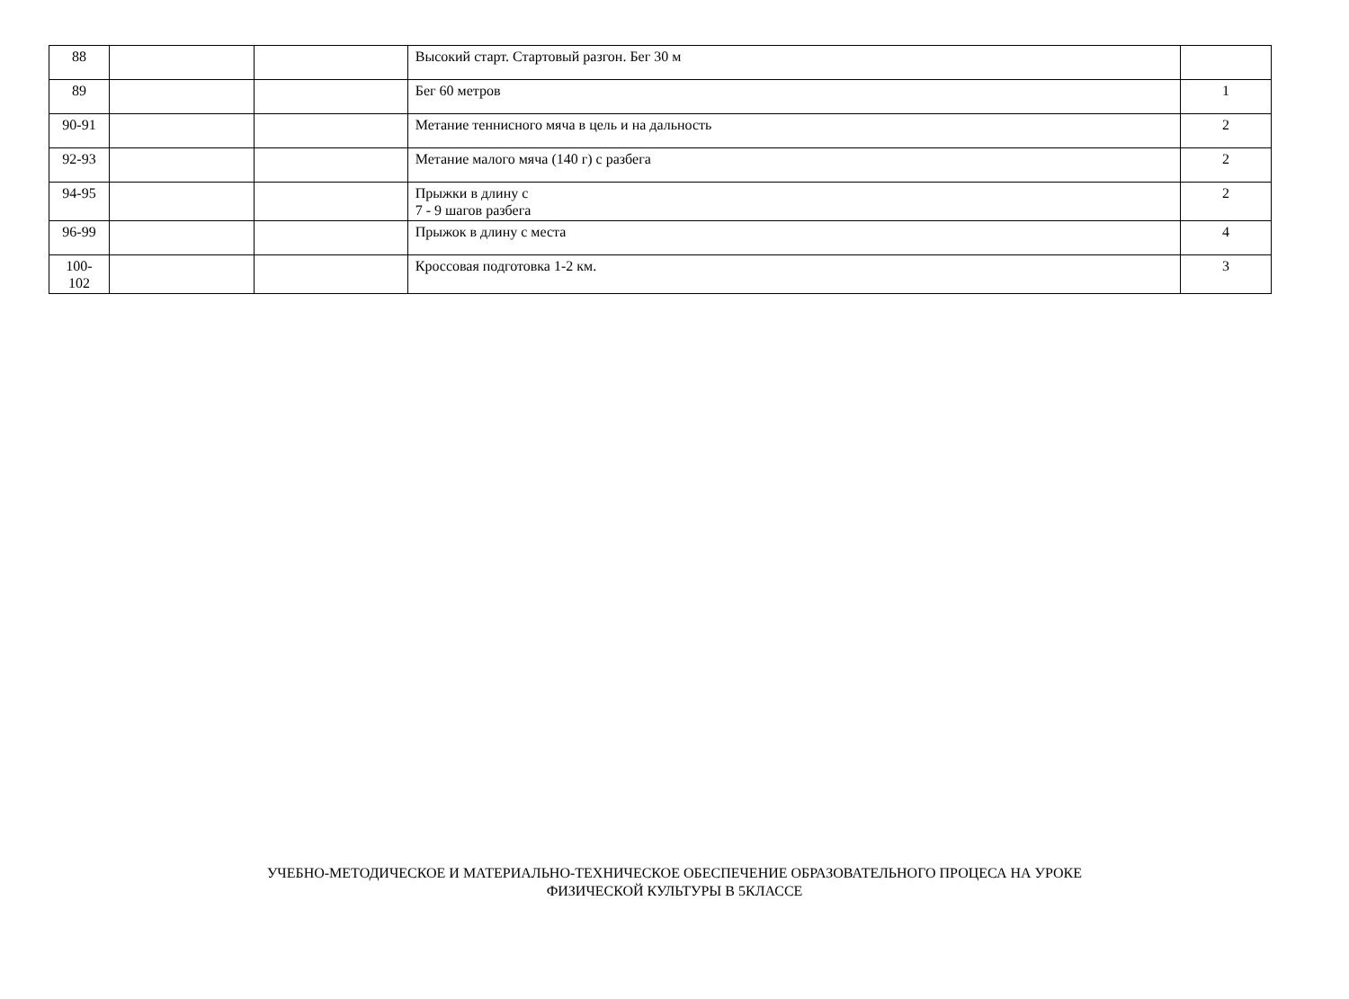| 88 | | | Высокий старт. Стартовый разгон. Бег 30 м | |
| 89 | | | Бег 60 метров | 1 |
| 90-91 | | | Метание теннисного мяча в цель и на дальность | 2 |
| 92-93 | | | Метание малого мяча (140 г) с разбега | 2 |
| 94-95 | | | Прыжки в длину с 7 - 9 шагов разбега | 2 |
| 96-99 | | | Прыжок в длину с места | 4 |
| 100- 102 | | | Кроссовая подготовка 1-2 км. | 3 |
УЧЕБНО-МЕТОДИЧЕСКОЕ И МАТЕРИАЛЬНО-ТЕХНИЧЕСКОЕ ОБЕСПЕЧЕНИЕ ОБРАЗОВАТЕЛЬНОГО ПРОЦЕСА НА УРОКЕ
ФИЗИЧЕСКОЙ КУЛЬТУРЫ В 5КЛАССЕ